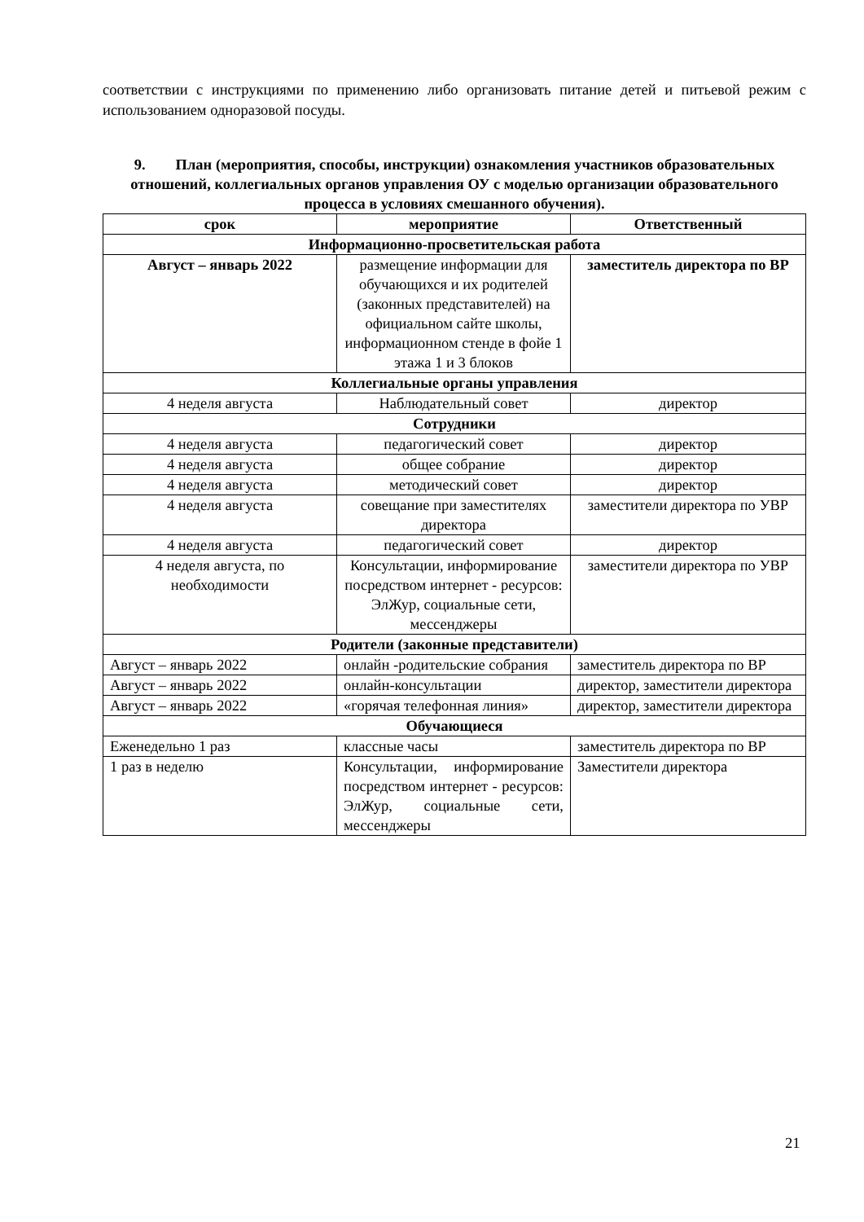соответствии с инструкциями по применению либо организовать питание детей и питьевой режим с использованием одноразовой посуды.
9. План (мероприятия, способы, инструкции) ознакомления участников образовательных отношений, коллегиальных органов управления ОУ с моделью организации образовательного процесса в условиях смешанного обучения).
| срок | мероприятие | Ответственный |
| --- | --- | --- |
| Информационно-просветительская работа | | |
| Август – январь 2022 | размещение информации для обучающихся и их родителей (законных представителей) на официальном сайте школы, информационном стенде в фойе 1 этажа 1 и 3 блоков | заместитель директора по ВР |
| Коллегиальные органы управления | | |
| 4 неделя августа | Наблюдательный совет | директор |
| Сотрудники | | |
| 4 неделя августа | педагогический совет | директор |
| 4 неделя августа | общее собрание | директор |
| 4 неделя августа | методический совет | директор |
| 4 неделя августа | совещание при заместителях директора | заместители директора по УВР |
| 4 неделя августа | педагогический совет | директор |
| 4 неделя августа, по необходимости | Консультации, информирование посредством интернет - ресурсов: ЭлЖур, социальные сети, мессенджеры | заместители директора по УВР |
| Родители (законные представители) | | |
| Август – январь 2022 | онлайн -родительские собрания | заместитель директора по ВР |
| Август – январь 2022 | онлайн-консультации | директор, заместители директора |
| Август – январь 2022 | «горячая телефонная линия» | директор, заместители директора |
| Обучающиеся | | |
| Еженедельно 1 раз | классные часы | заместитель директора по ВР |
| 1 раз в неделю | Консультации, информирование посредством интернет - ресурсов: ЭлЖур, социальные сети, мессенджеры | Заместители директора |
21